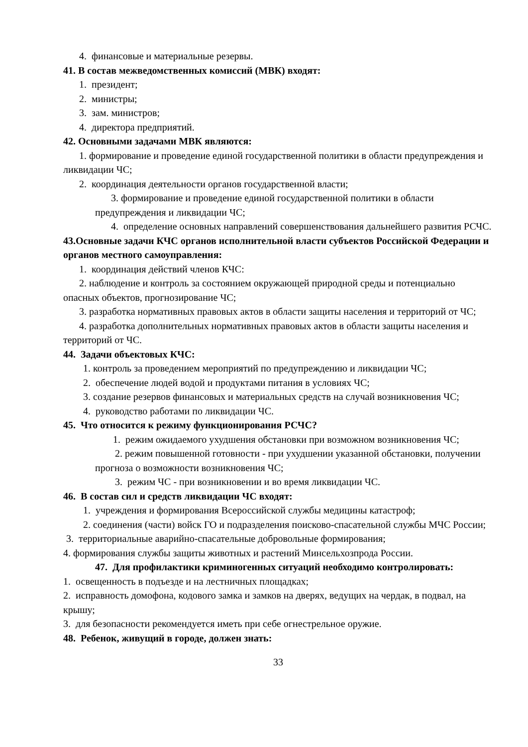4. финансовые и материальные резервы.
41. В состав межведомственных комиссий (МВК) входят:
1. президент;
2. министры;
3. зам. министров;
4. директора предприятий.
42. Основными задачами МВК являются:
1. формирование и проведение единой государственной политики в области предупреждения и ликвидации ЧС;
2. координация деятельности органов государственной власти;
3. формирование и проведение единой государственной политики в области предупреждения и ликвидации ЧС;
4. определение основных направлений совершенствования дальнейшего развития РСЧС.
43.Основные задачи КЧС органов исполнительной власти субъектов Российской Федерации и органов местного самоуправления:
1. координация действий членов КЧС:
2. наблюдение и контроль за состоянием окружающей природной среды и потенциально опасных объектов, прогнозирование ЧС;
3. разработка нормативных правовых актов в области защиты населения и территорий от ЧС;
4. разработка дополнительных нормативных правовых актов в области защиты населения и территорий от ЧС.
44. Задачи объектовых КЧС:
1. контроль за проведением мероприятий по предупреждению и ликвидации ЧС;
2. обеспечение людей водой и продуктами питания в условиях ЧС;
3. создание резервов финансовых и материальных средств на случай возникновения ЧС;
4. руководство работами по ликвидации ЧС.
45. Что относится к режиму функционирования РСЧС?
1. режим ожидаемого ухудшения обстановки при возможном возникновения ЧС;
2. режим повышенной готовности - при ухудшении указанной обстановки, получении прогноза о возможности возникновения ЧС;
3. режим ЧС - при возникновении и во время ликвидации ЧС.
46. В состав сил и средств ликвидации ЧС входят:
1. учреждения и формирования Всероссийской службы медицины катастроф;
2. соединения (части) войск ГО и подразделения поисково-спасательной службы МЧС России;
3. территориальные аварийно-спасательные добровольные формирования;
4. формирования службы защиты животных и растений Минсельхозпрода России.
47. Для профилактики криминогенных ситуаций необходимо контролировать:
1. освещенность в подъезде и на лестничных площадках;
2. исправность домофона, кодового замка и замков на дверях, ведущих на чердак, в подвал, на крышу;
3. для безопасности рекомендуется иметь при себе огнестрельное оружие.
48. Ребенок, живущий в городе, должен знать:
33